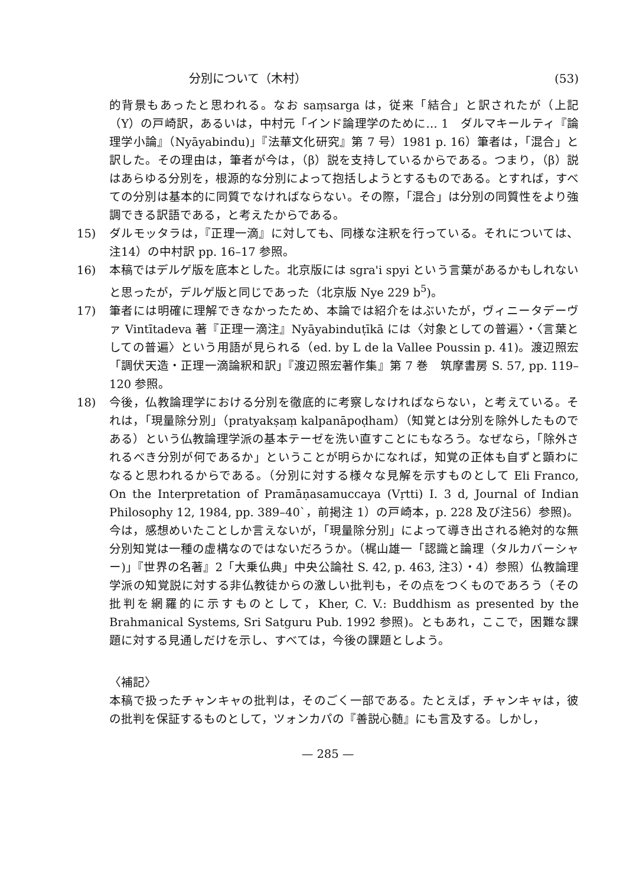分別について（木村） (53)
的背景もあったと思われる。なお saṃsarga は，従来「結合」と訳されたが（上記（Y）の戸崎訳，あるいは，中村元「インド論理学のために… 1　ダルマキールティ『論理学小論』（Nyāyabindu)」『法華文化研究』第 7 号）1981 p. 16）筆者は，「混合」と訳した。その理由は，筆者が今は，（β）説を支持しているからである。つまり，（β）説はあらゆる分別を，根源的な分別によって抱括しようとするものである。とすれば，すべての分別は基本的に同質でなければならない。その際，「混合」は分別の同質性をより強調できる訳語である，と考えたからである。
15) ダルモッタラは，『正理一滴』に対しても、同様な注釈を行っている。それについては、注14）の中村訳 pp. 16–17 参照。
16) 本稿ではデルゲ版を底本とした。北京版には sgra'i spyi という言葉があるかもしれないと思ったが，デルゲ版と同じであった（北京版 Nye 229 b<sup>5</sup>)。
17) 筆者には明確に理解できなかったため、本論では紹介をはぶいたが，ヴィニータデーヴァ Vintītadeva 著『正理一滴注』Nyāyabinduṭīkā には〈対象としての普遍〉・〈言葉としての普遍〉という用語が見られる（ed. by L de la Vallee Poussin p. 41)。渡辺照宏「調伏天造・正理一滴論釈和訳」『渡辺照宏著作集』第 7 巻　筑摩書房 S. 57, pp. 119–120 参照。
18) 今後，仏教論理学における分別を徹底的に考察しなければならない，と考えている。それは，「現量除分別」（pratyakṣaṃ kalpanāpoḍham）（知覚とは分別を除外したものである）という仏教論理学派の基本テーゼを洗い直すことにもなろう。なぜなら，「除外されるべき分別が何であるか」ということが明らかになれば，知覚の正体も自ずと顕わになると思われるからである。（分別に対する様々な見解を示すものとして Eli Franco, On the Interpretation of Pramāṇasamuccaya (Vṛtti) I. 3 d, Journal of Indian Philosophy 12, 1984, pp. 389–40`，前掲注 1）の戸崎本，p. 228 及び注56）参照)。今は，感想めいたことしか言えないが，「現量除分別」によって導き出される絶対的な無分別知覚は一種の虚構なのではないだろうか。（梶山雄一「認識と論理（タルカバーシャー)」『世界の名著』2「大乗仏典」中央公論社 S. 42, p. 463, 注3）・4）参照）仏教論理学派の知覚説に対する非仏教徒からの激しい批判も，その点をつくものであろう（その批判を網羅的に示すものとして，Kher, C. V.: Buddhism as presented by the Brahmanical Systems, Sri Satguru Pub. 1992 参照)。ともあれ，ここで，困難な課題に対する見通しだけを示し、すべては，今後の課題としよう。
〈補記〉
本稿で扱ったチャンキャの批判は，そのごく一部である。たとえば，チャンキャは，彼の批判を保証するものとして，ツォンカパの『善説心髄』にも言及する。しかし，
— 285 —